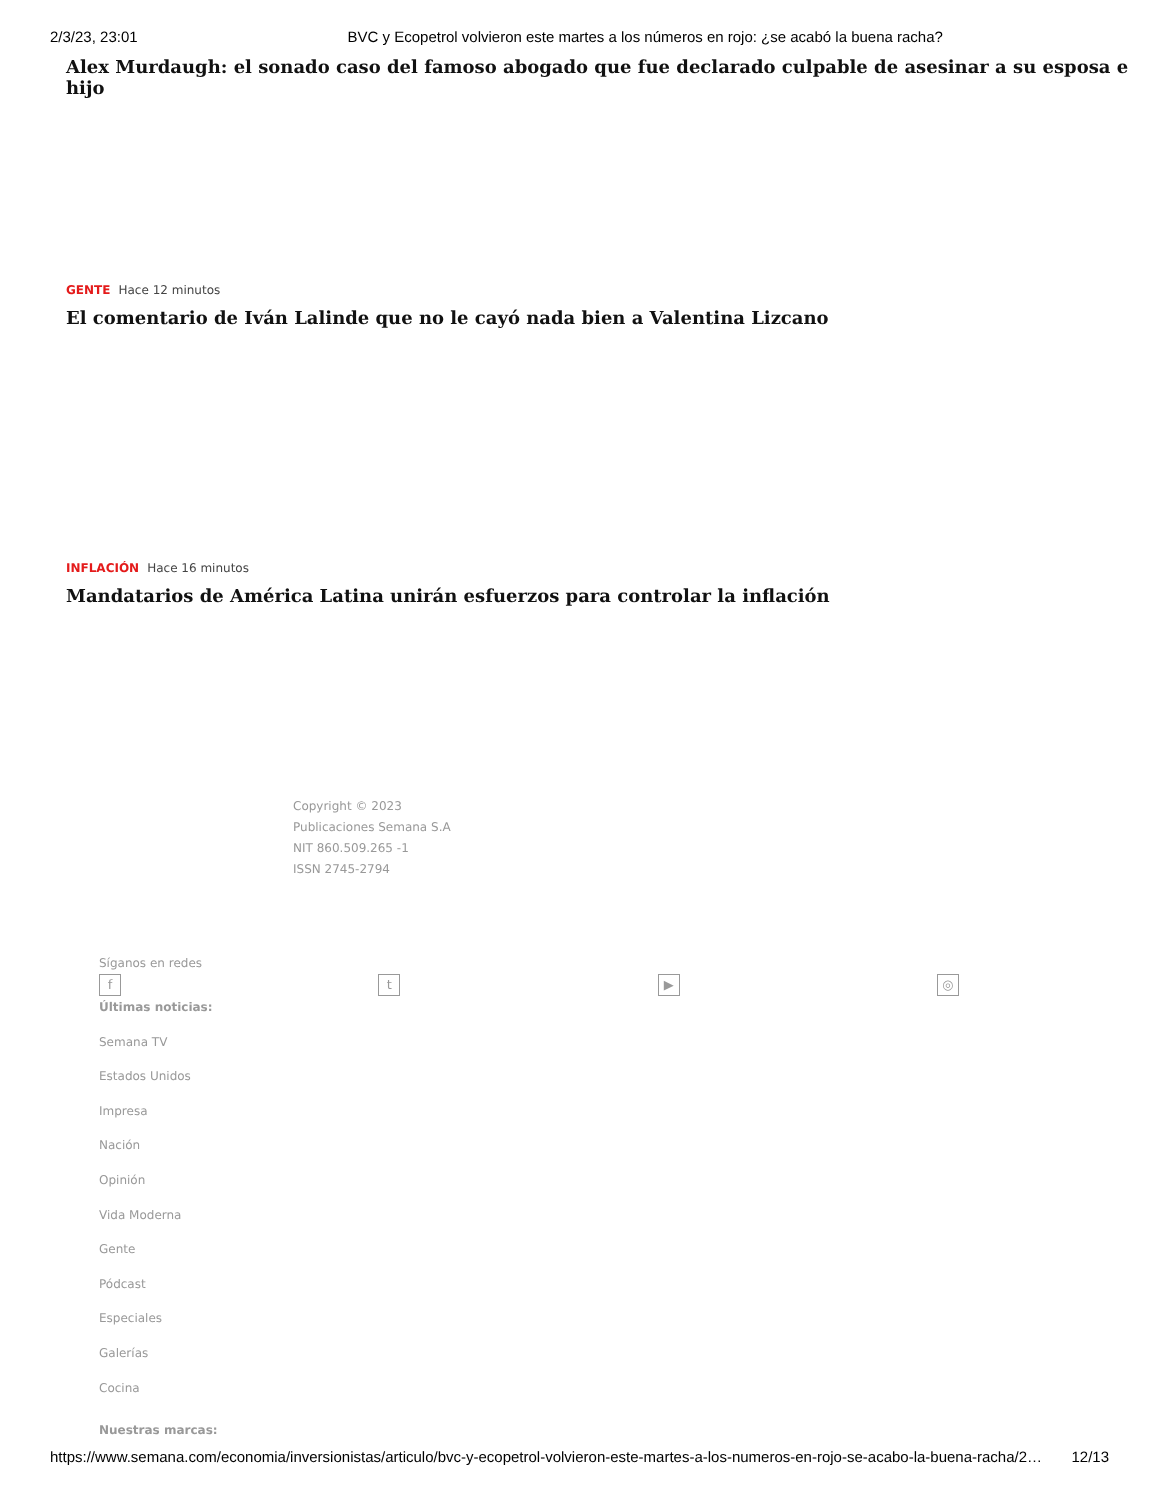2/3/23, 23:01 BVC y Ecopetrol volvieron este martes a los números en rojo: ¿se acabó la buena racha?
Alex Murdaugh: el sonado caso del famoso abogado que fue declarado culpable de asesinar a su esposa e hijo
GENTE Hace 12 minutos
El comentario de Iván Lalinde que no le cayó nada bien a Valentina Lizcano
INFLACIÓN Hace 16 minutos
Mandatarios de América Latina unirán esfuerzos para controlar la inflación
Copyright © 2023
Publicaciones Semana S.A
NIT 860.509.265 -1
ISSN 2745-2794
Síganos en redes
ft ▶ ◎
Últimas noticias:
Semana TV
Estados Unidos
Impresa
Nación
Opinión
Vida Moderna
Gente
Pódcast
Especiales
Galerías
Cocina
Nuestras marcas:
https://www.semana.com/economia/inversionistas/articulo/bvc-y-ecopetrol-volvieron-este-martes-a-los-numeros-en-rojo-se-acabo-la-buena-racha/2… 12/13